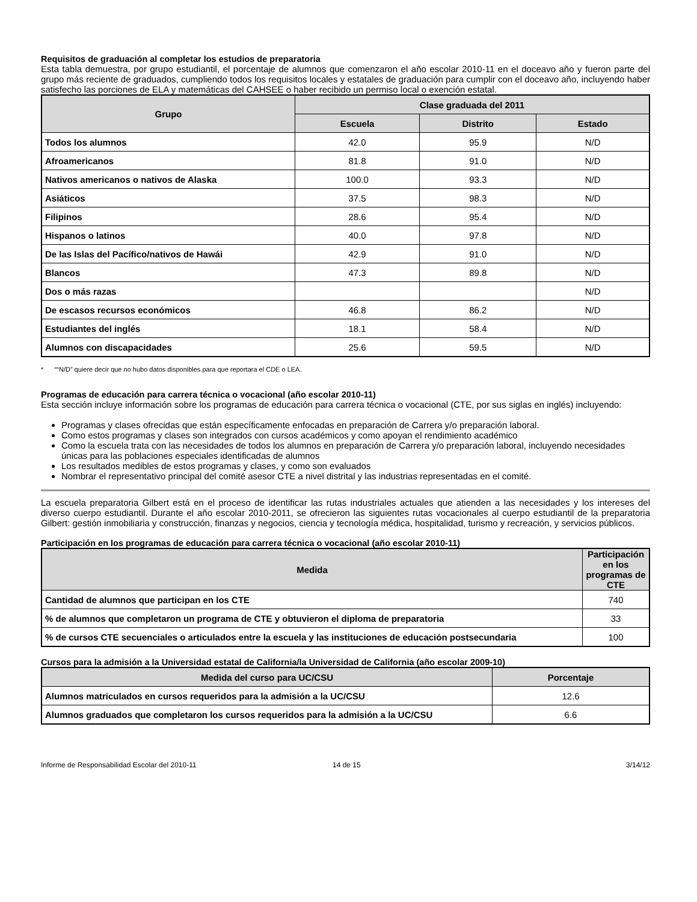Requisitos de graduación al completar los estudios de preparatoria
Esta tabla demuestra, por grupo estudiantil, el porcentaje de alumnos que comenzaron el año escolar 2010-11 en el doceavo año y fueron parte del grupo más reciente de graduados, cumpliendo todos los requisitos locales y estatales de graduación para cumplir con el doceavo año, incluyendo haber satisfecho las porciones de ELA y matemáticas del CAHSEE o haber recibido un permiso local o exención estatal.
| Grupo | Clase graduada del 2011 | | |
| --- | --- | --- | --- |
| | Escuela | Distrito | Estado |
| Todos los alumnos | 42.0 | 95.9 | N/D |
| Afroamericanos | 81.8 | 91.0 | N/D |
| Nativos americanos o nativos de Alaska | 100.0 | 93.3 | N/D |
| Asiáticos | 37.5 | 98.3 | N/D |
| Filipinos | 28.6 | 95.4 | N/D |
| Hispanos o latinos | 40.0 | 97.8 | N/D |
| De las Islas del Pacífico/nativos de Hawái | 42.9 | 91.0 | N/D |
| Blancos | 47.3 | 89.8 | N/D |
| Dos o más razas | | | N/D |
| De escasos recursos económicos | 46.8 | 86.2 | N/D |
| Estudiantes del inglés | 18.1 | 58.4 | N/D |
| Alumnos con discapacidades | 25.6 | 59.5 | N/D |
* ““N/D” quiere decir que no hubo datos disponibles para que reportara el CDE o LEA.
Programas de educación para carrera técnica o vocacional (año escolar 2010-11)
Esta sección incluye información sobre los programas de educación para carrera técnica o vocacional (CTE, por sus siglas en inglés) incluyendo:
Programas y clases ofrecidas que están específicamente enfocadas en preparación de Carrera y/o preparación laboral.
Como estos programas y clases son integrados con cursos académicos y como apoyan el rendimiento académico
Como la escuela trata con las necesidades de todos los alumnos en preparación de Carrera y/o preparación laboral, incluyendo necesidades únicas para las poblaciones especiales identificadas de alumnos
Los resultados medibles de estos programas y clases, y como son evaluados
Nombrar el representativo principal del comité asesor CTE a nivel distrital y las industrias representadas en el comité.
La escuela preparatoria Gilbert está en el proceso de identificar las rutas industriales actuales que atienden a las necesidades y los intereses del diverso cuerpo estudiantil. Durante el año escolar 2010-2011, se ofrecieron las siguientes rutas vocacionales al cuerpo estudiantil de la preparatoria Gilbert: gestión inmobiliaria y construcción, finanzas y negocios, ciencia y tecnología médica, hospitalidad, turismo y recreación, y servicios públicos.
Participación en los programas de educación para carrera técnica o vocacional (año escolar 2010-11)
| Medida | Participación en los programas de CTE |
| --- | --- |
| Cantidad de alumnos que participan en los CTE | 740 |
| % de alumnos que completaron un programa de CTE y obtuvieron el diploma de preparatoria | 33 |
| % de cursos CTE secuenciales o articulados entre la escuela y las instituciones de educación postsecundaria | 100 |
Cursos para la admisión a la Universidad estatal de California/la Universidad de California (año escolar 2009-10)
| Medida del curso para UC/CSU | Porcentaje |
| --- | --- |
| Alumnos matriculados en cursos requeridos para la admisión a la UC/CSU | 12.6 |
| Alumnos graduados que completaron los cursos requeridos para la admisión a la UC/CSU | 6.6 |
Informe de Responsabilidad Escolar del 2010-11 14 de 15 3/14/12